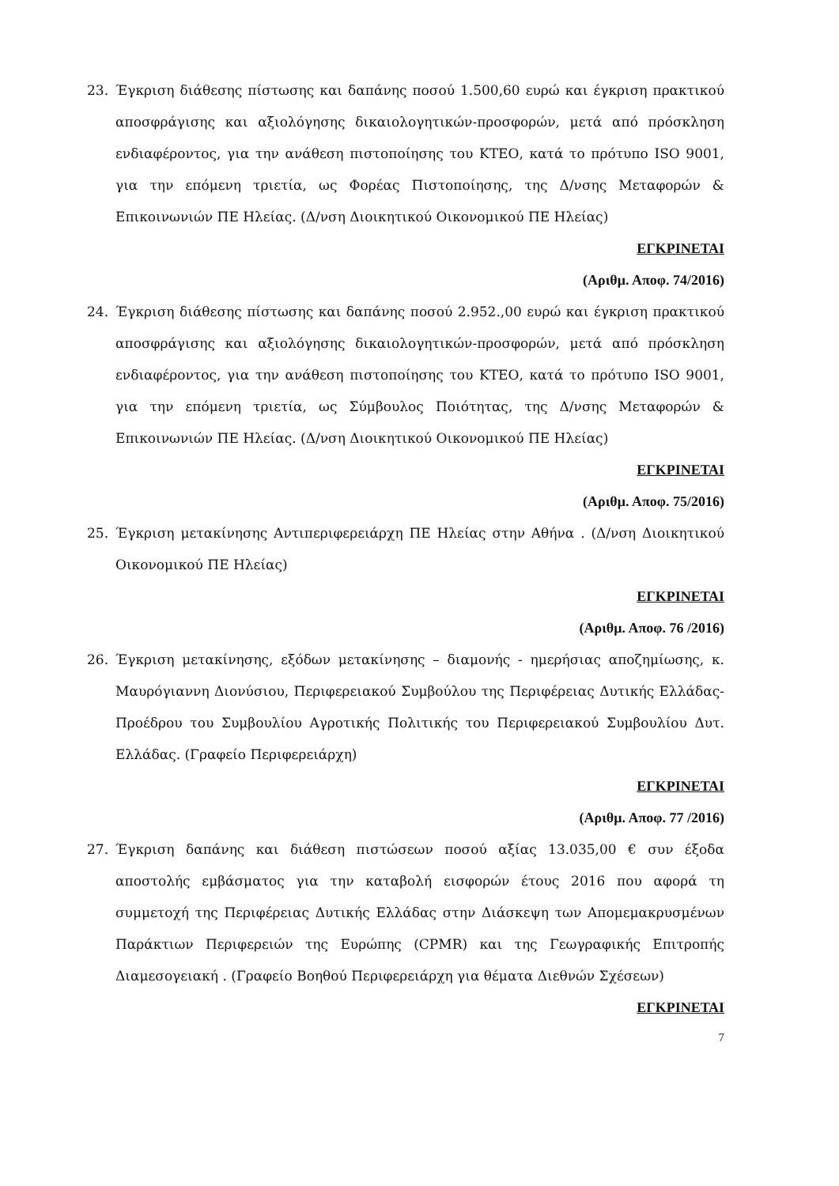23. Έγκριση διάθεσης πίστωσης και δαπάνης ποσού 1.500,60 ευρώ και έγκριση πρακτικού αποσφράγισης και αξιολόγησης δικαιολογητικών-προσφορών, μετά από πρόσκληση ενδιαφέροντος, για την ανάθεση πιστοποίησης του ΚΤΕΟ, κατά το πρότυπο ISO 9001, για την επόμενη τριετία, ως Φορέας Πιστοποίησης, της Δ/νσης Μεταφορών & Επικοινωνιών ΠΕ Ηλείας. (Δ/νση Διοικητικού Οικονομικού ΠΕ Ηλείας)
ΕΓΚΡΙΝΕΤΑΙ
(Αριθμ. Αποφ. 74/2016)
24. Έγκριση διάθεσης πίστωσης και δαπάνης ποσού 2.952.,00 ευρώ και έγκριση πρακτικού αποσφράγισης και αξιολόγησης δικαιολογητικών-προσφορών, μετά από πρόσκληση ενδιαφέροντος, για την ανάθεση πιστοποίησης του ΚΤΕΟ, κατά το πρότυπο ISO 9001, για την επόμενη τριετία, ως Σύμβουλος Ποιότητας, της Δ/νσης Μεταφορών & Επικοινωνιών ΠΕ Ηλείας. (Δ/νση Διοικητικού Οικονομικού ΠΕ Ηλείας)
ΕΓΚΡΙΝΕΤΑΙ
(Αριθμ. Αποφ. 75/2016)
25. Έγκριση μετακίνησης Αντιπεριφερειάρχη ΠΕ Ηλείας στην Αθήνα . (Δ/νση Διοικητικού Οικονομικού ΠΕ Ηλείας)
ΕΓΚΡΙΝΕΤΑΙ
(Αριθμ. Αποφ. 76 /2016)
26. Έγκριση μετακίνησης, εξόδων μετακίνησης – διαμονής - ημερήσιας αποζημίωσης, κ. Μαυρόγιαννη Διονύσιου, Περιφερειακού Συμβούλου της Περιφέρειας Δυτικής Ελλάδας- Προέδρου του Συμβουλίου Αγροτικής Πολιτικής του Περιφερειακού Συμβουλίου Δυτ. Ελλάδας. (Γραφείο Περιφερειάρχη)
ΕΓΚΡΙΝΕΤΑΙ
(Αριθμ. Αποφ. 77 /2016)
27. Έγκριση δαπάνης και διάθεση πιστώσεων ποσού αξίας 13.035,00 € συν έξοδα αποστολής εμβάσματος για την καταβολή εισφορών έτους 2016 που αφορά τη συμμετοχή της Περιφέρειας Δυτικής Ελλάδας στην Διάσκεψη των Απομεμακρυσμένων Παράκτιων Περιφερειών της Ευρώπης (CPMR) και της Γεωγραφικής Επιτροπής Διαμεσογειακή . (Γραφείο Βοηθού Περιφερειάρχη για θέματα Διεθνών Σχέσεων)
ΕΓΚΡΙΝΕΤΑΙ
7